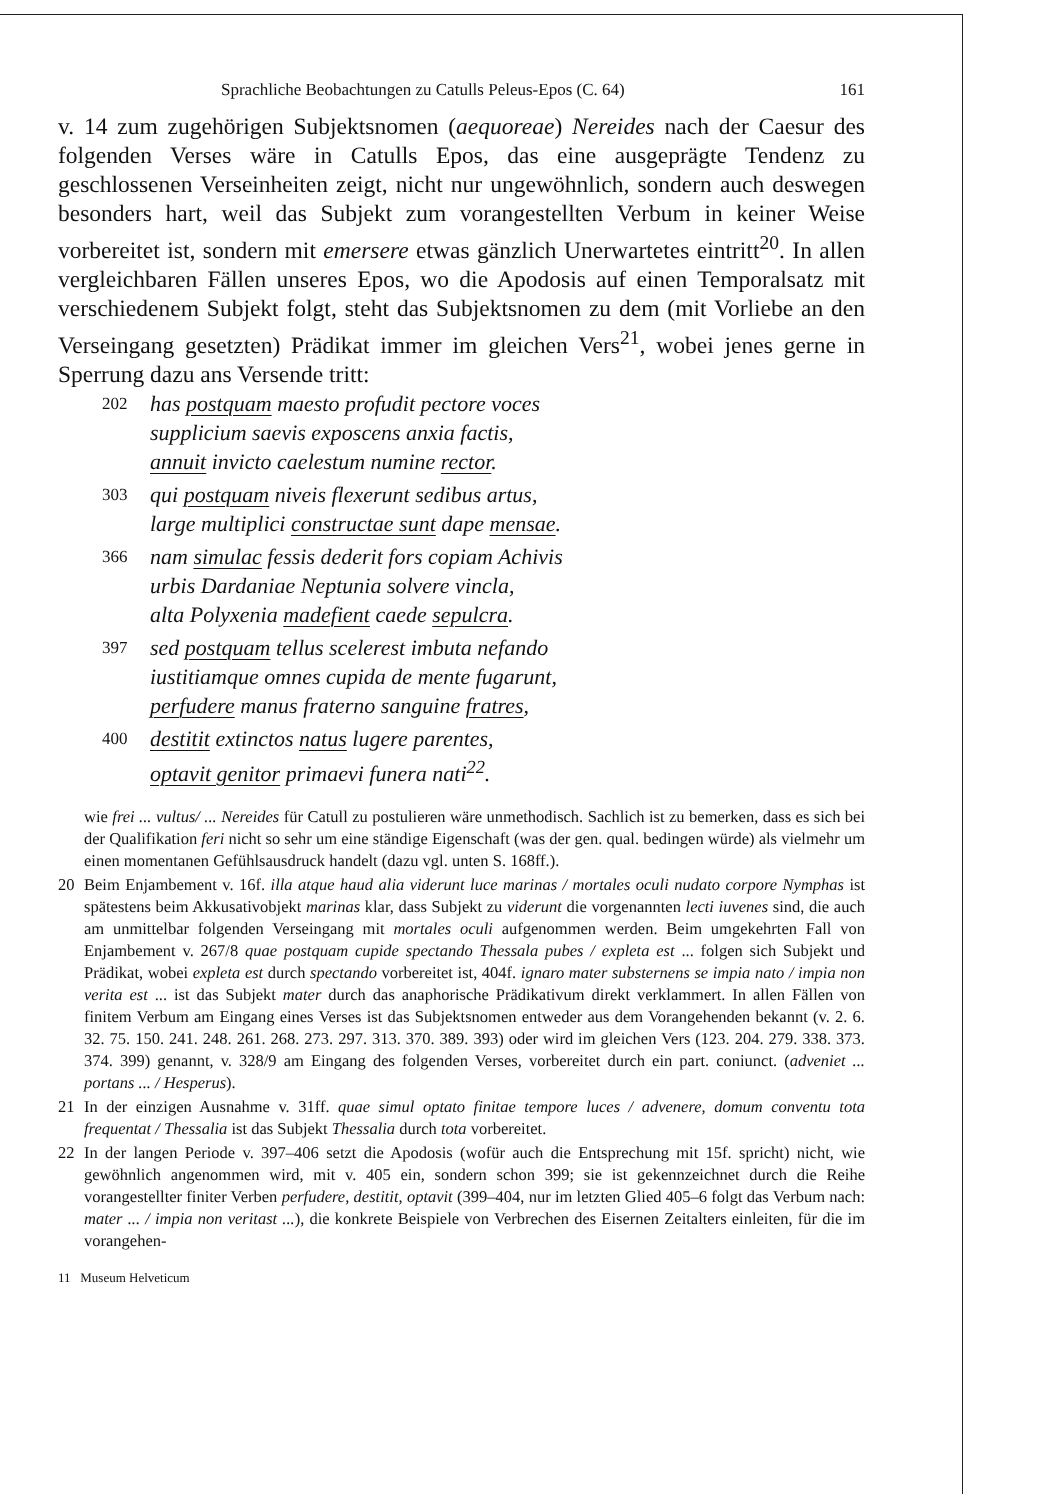Sprachliche Beobachtungen zu Catulls Peleus-Epos (C. 64) 161
v. 14 zum zugehörigen Subjektsnomen (aequoreae) Nereides nach der Caesur des folgenden Verses wäre in Catulls Epos, das eine ausgeprägte Tendenz zu geschlossenen Verseinheiten zeigt, nicht nur ungewöhnlich, sondern auch deswegen besonders hart, weil das Subjekt zum vorangestellten Verbum in keiner Weise vorbereitet ist, sondern mit emersere etwas gänzlich Unerwartetes eintritt<sup>20</sup>. In allen vergleichbaren Fällen unseres Epos, wo die Apodosis auf einen Temporalsatz mit verschiedenem Subjekt folgt, steht das Subjektsnomen zu dem (mit Vorliebe an den Verseingang gesetzten) Prädikat immer im gleichen Vers<sup>21</sup>, wobei jenes gerne in Sperrung dazu ans Versende tritt:
202 has postquam maesto profudit pectore voces
supplicium saevis exposcens anxia factis,
annuit invicto caelestum numine rector.
303 qui postquam niveis flexerunt sedibus artus,
large multiplici constructae sunt dape mensae.
366 nam simulac fessis dederit fors copiam Achivis
urbis Dardaniae Neptunia solvere vincla,
alta Polyxenia madefient caede sepulcra.
397 sed postquam tellus scelerest imbuta nefando
iustitiamque omnes cupida de mente fugarunt,
perfudere manus fraterno sanguine fratres,
400 destitit extinctos natus lugere parentes,
optavit genitor primaevi funera nati<sup>22</sup>.
wie frei ... vultus/ ... Nereides für Catull zu postulieren wäre unmethodisch. Sachlich ist zu bemerken, dass es sich bei der Qualifikation feri nicht so sehr um eine ständige Eigenschaft (was der gen. qual. bedingen würde) als vielmehr um einen momentanen Gefühlsausdruck handelt (dazu vgl. unten S. 168ff.).
20 Beim Enjambement v. 16f. illa atque haud alia viderunt luce marinas / mortales oculi nudato corpore Nymphas ist spätestens beim Akkusativobjekt marinas klar, dass Subjekt zu viderunt die vorgenannten lecti iuvenes sind, die auch am unmittelbar folgenden Verseingang mit mortales oculi aufgenommen werden. Beim umgekehrten Fall von Enjambement v. 267/8 quae postquam cupide spectando Thessala pubes / expleta est ... folgen sich Subjekt und Prädikat, wobei expleta est durch spectando vorbereitet ist, 404f. ignaro mater substernens se impia nato / impia non verita est ... ist das Subjekt mater durch das anaphorische Prädikativum direkt verklammert. In allen Fällen von finitem Verbum am Eingang eines Verses ist das Subjektsnomen entweder aus dem Vorangehenden bekannt (v. 2. 6. 32. 75. 150. 241. 248. 261. 268. 273. 297. 313. 370. 389. 393) oder wird im gleichen Vers (123. 204. 279. 338. 373. 374. 399) genannt, v. 328/9 am Eingang des folgenden Verses, vorbereitet durch ein part. coniunct. (adveniet ... portans ... / Hesperus).
21 In der einzigen Ausnahme v. 31ff. quae simul optato finitae tempore luces / advenere, domum conventu tota frequentat / Thessalia ist das Subjekt Thessalia durch tota vorbereitet.
22 In der langen Periode v. 397–406 setzt die Apodosis (wofür auch die Entsprechung mit 15f. spricht) nicht, wie gewöhnlich angenommen wird, mit v. 405 ein, sondern schon 399; sie ist gekennzeichnet durch die Reihe vorangestellter finiter Verben perfudere, destitit, optavit (399–404, nur im letzten Glied 405–6 folgt das Verbum nach: mater ... / impia non veritast ...), die konkrete Beispiele von Verbrechen des Eisernen Zeitalters einleiten, für die im vorangehen-
11 Museum Helveticum